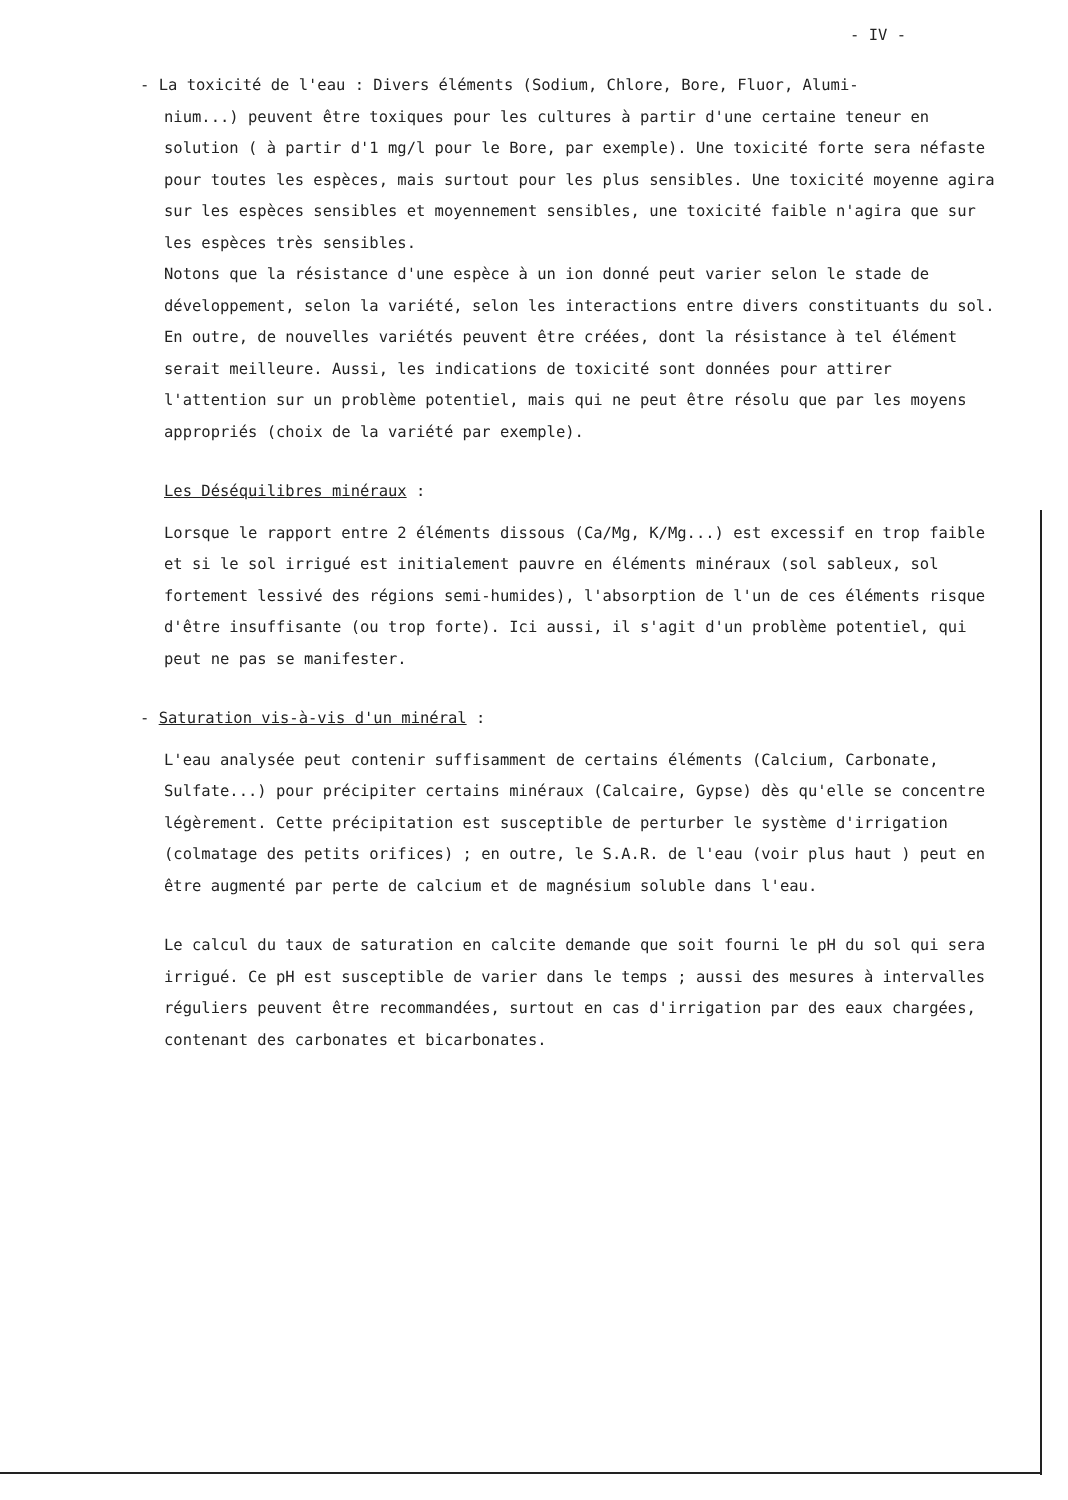- IV -
- La toxicité de l'eau : Divers éléments (Sodium, Chlore, Bore, Fluor, Alumi-
nium...) peuvent être toxiques pour les cultures à partir d'une certaine teneur en solution ( à partir d'1 mg/l pour le Bore, par exemple). Une toxicité forte sera néfaste pour toutes les espèces, mais surtout pour les plus sensibles. Une toxicité moyenne agira sur les espèces sensibles et moyennement sensibles, une toxicité faible n'agira que sur les espèces très sensibles.
Notons que la résistance d'une espèce à un ion donné peut varier selon le stade de développement, selon la variété, selon les interactions entre divers constituants du sol. En outre, de nouvelles variétés peuvent être créées, dont la résistance à tel élément serait meilleure. Aussi, les indications de toxicité sont données pour attirer l'attention sur un problème potentiel, mais qui ne peut être résolu que par les moyens appropriés (choix de la variété par exemple).
Les Déséquilibres minéraux :
Lorsque le rapport entre 2 éléments dissous (Ca/Mg, K/Mg...) est excessif en trop faible et si le sol irrigué est initialement pauvre en éléments minéraux (sol sableux, sol fortement lessivé des régions semi-humides), l'absorption de l'un de ces éléments risque d'être insuffisante (ou trop forte). Ici aussi, il s'agit d'un problème potentiel, qui peut ne pas se manifester.
- Saturation vis-à-vis d'un minéral :
L'eau analysée peut contenir suffisamment de certains éléments (Calcium, Carbonate, Sulfate...) pour précipiter certains minéraux (Calcaire, Gypse) dès qu'elle se concentre légèrement. Cette précipitation est susceptible de perturber le système d'irrigation (colmatage des petits orifices) ; en outre, le S.A.R. de l'eau (voir plus haut ) peut en être augmenté par perte de calcium et de magnésium soluble dans l'eau.
Le calcul du taux de saturation en calcite demande que soit fourni le pH du sol qui sera irrigué. Ce pH est susceptible de varier dans le temps ; aussi des mesures à intervalles réguliers peuvent être recommandées, surtout en cas d'irrigation par des eaux chargées, contenant des carbonates et bicarbonates.